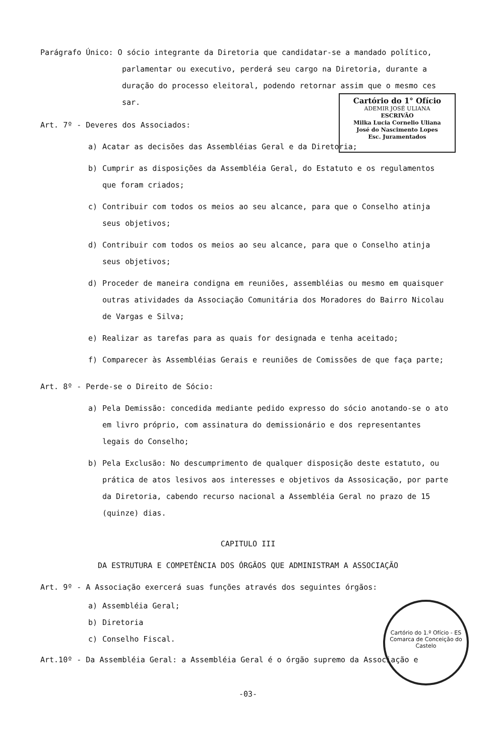Parágrafo Único: O sócio integrante da Diretoria que candidatar-se a mandado político,
parlamentar ou executivo, perderá seu cargo na Diretoria, durante a duração do processo eleitoral, podendo retornar assim que o mesmo ces sar.
Cartório do 1° Ofício
ADEMIR JOSÉ ULIANA
ESCRIVÃO
Milka Lucia Cornelio Uliana
José do Nascimento Lopes
Esc. Juramentados
Art. 7º - Deveres dos Associados:
a) Acatar as decisões das Assembléias Geral e da Diretoria;
b) Cumprir as disposições da Assembléia Geral, do Estatuto e os regulamentos que foram criados;
c) Contribuir com todos os meios ao seu alcance, para que o Conselho atinja seus objetivos;
d) Contribuir com todos os meios ao seu alcance, para que o Conselho atinja seus objetivos;
d) Proceder de maneira condigna em reuniões, assembléias ou mesmo em quaisquer outras atividades da Associação Comunitária dos Moradores do Bairro Nicolau de Vargas e Silva;
e) Realizar as tarefas para as quais for designada e tenha aceitado;
f) Comparecer às Assembléias Gerais e reuniões de Comissões de que faça parte;
Art. 8º - Perde-se o Direito de Sócio:
a) Pela Demissão: concedida mediante pedido expresso do sócio anotando-se o ato em livro próprio, com assinatura do demissionário e dos representantes legais do Conselho;
b) Pela Exclusão: No descumprimento de qualquer disposição deste estatuto, ou prática de atos lesivos aos interesses e objetivos da Assosicação, por parte da Diretoria, cabendo recurso nacional a Assembléia Geral no prazo de 15 (quinze) dias.
CAPITULO III
DA ESTRUTURA E COMPETÊNCIA DOS ÓRGÃOS QUE ADMINISTRAM A ASSOCIAÇÃO
Art. 9º - A Associação exercerá suas funções através dos seguintes órgãos:
Cartório do 1.º Ofício - ES
Comarca de Conceição do Castelo
a) Assembléia Geral;
b) Diretoria
c) Conselho Fiscal.
Art.10º - Da Assembléia Geral: a Assembléia Geral é o órgão supremo da Associação e
-03-